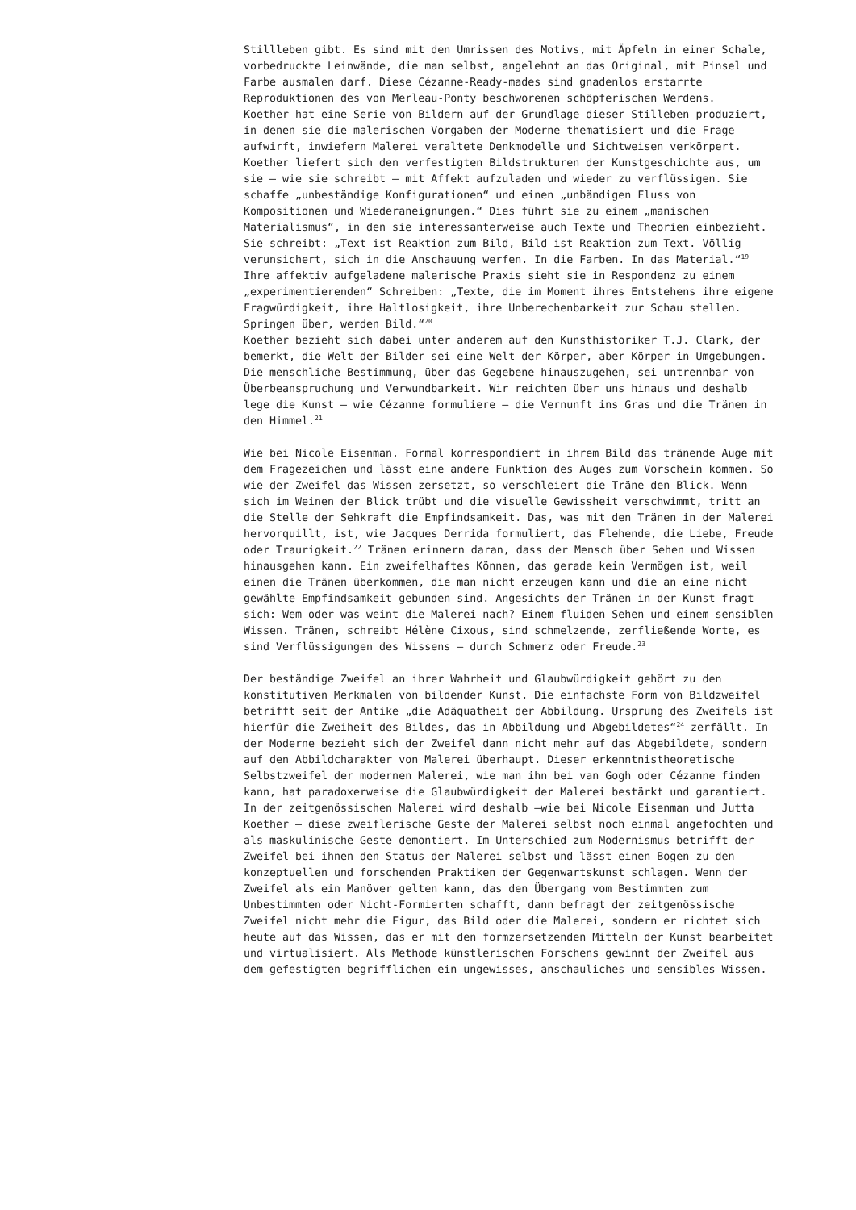Stillleben gibt. Es sind mit den Umrissen des Motivs, mit Äpfeln in einer Schale, vorbedruckte Leinwände, die man selbst, angelehnt an das Original, mit Pinsel und Farbe ausmalen darf. Diese Cézanne-Ready-mades sind gnadenlos erstarrte Reproduktionen des von Merleau-Ponty beschworenen schöpferischen Werdens.
Koether hat eine Serie von Bildern auf der Grundlage dieser Stilleben produziert, in denen sie die malerischen Vorgaben der Moderne thematisiert und die Frage aufwirft, inwiefern Malerei veraltete Denkmodelle und Sichtweisen verkörpert. Koether liefert sich den verfestigten Bildstrukturen der Kunstgeschichte aus, um sie – wie sie schreibt – mit Affekt aufzuladen und wieder zu verflüssigen. Sie schaffe „unbeständige Konfigurationen“ und einen „unbändigen Fluss von Kompositionen und Wiederaneignungen.“ Dies führt sie zu einem „manischen Materialismus“, in den sie interessanterweise auch Texte und Theorien einbezieht. Sie schreibt: „Text ist Reaktion zum Bild, Bild ist Reaktion zum Text. Völlig verunsichert, sich in die Anschauung werfen. In die Farben. In das Material.“<sup>19</sup> Ihre affektiv aufgeladene malerische Praxis sieht sie in Respondenz zu einem „experimentierenden“ Schreiben: „Texte, die im Moment ihres Entstehens ihre eigene Fragwürdigkeit, ihre Haltlosigkeit, ihre Unberechenbarkeit zur Schau stellen. Springen über, werden Bild.“<sup>20</sup>
Koether bezieht sich dabei unter anderem auf den Kunsthistoriker T.J. Clark, der bemerkt, die Welt der Bilder sei eine Welt der Körper, aber Körper in Umgebungen. Die menschliche Bestimmung, über das Gegebene hinauszugehen, sei untrennbar von Überbeanspruchung und Verwundbarkeit. Wir reichten über uns hinaus und deshalb lege die Kunst – wie Cézanne formuliere – die Vernunft ins Gras und die Tränen in den Himmel.<sup>21</sup>
Wie bei Nicole Eisenman. Formal korrespondiert in ihrem Bild das tränende Auge mit dem Fragezeichen und lässt eine andere Funktion des Auges zum Vorschein kommen. So wie der Zweifel das Wissen zersetzt, so verschleiert die Träne den Blick. Wenn sich im Weinen der Blick trübt und die visuelle Gewissheit verschwimmt, tritt an die Stelle der Sehkraft die Empfindsamkeit. Das, was mit den Tränen in der Malerei hervorquillt, ist, wie Jacques Derrida formuliert, das Flehende, die Liebe, Freude oder Traurigkeit.<sup>22</sup> Tränen erinnern daran, dass der Mensch über Sehen und Wissen hinausgehen kann. Ein zweifelhaftes Können, das gerade kein Vermögen ist, weil einen die Tränen überkommen, die man nicht erzeugen kann und die an eine nicht gewählte Empfindsamkeit gebunden sind. Angesichts der Tränen in der Kunst fragt sich: Wem oder was weint die Malerei nach? Einem fluiden Sehen und einem sensiblen Wissen. Tränen, schreibt Hélène Cixous, sind schmelzende, zerfließende Worte, es sind Verflüssigungen des Wissens – durch Schmerz oder Freude.<sup>23</sup>
Der beständige Zweifel an ihrer Wahrheit und Glaubwürdigkeit gehört zu den konstitutiven Merkmalen von bildender Kunst. Die einfachste Form von Bildzweifel betrifft seit der Antike „die Adäquatheit der Abbildung. Ursprung des Zweifels ist hierfür die Zweiheit des Bildes, das in Abbildung und Abgebildetes“<sup>24</sup> zerfällt. In der Moderne bezieht sich der Zweifel dann nicht mehr auf das Abgebildete, sondern auf den Abbildcharakter von Malerei überhaupt. Dieser erkenntnistheoretische Selbstzweifel der modernen Malerei, wie man ihn bei van Gogh oder Cézanne finden kann, hat paradoxerweise die Glaubwürdigkeit der Malerei bestärkt und garantiert. In der zeitgenössischen Malerei wird deshalb –wie bei Nicole Eisenman und Jutta Koether – diese zweiflerische Geste der Malerei selbst noch einmal angefochten und als maskulinische Geste demontiert. Im Unterschied zum Modernismus betrifft der Zweifel bei ihnen den Status der Malerei selbst und lässt einen Bogen zu den konzeptuellen und forschenden Praktiken der Gegenwartskunst schlagen. Wenn der Zweifel als ein Manöver gelten kann, das den Übergang vom Bestimmten zum Unbestimmten oder Nicht-Formierten schafft, dann befragt der zeitgenössische Zweifel nicht mehr die Figur, das Bild oder die Malerei, sondern er richtet sich heute auf das Wissen, das er mit den formzersetzenden Mitteln der Kunst bearbeitet und virtualisiert. Als Methode künstlerischen Forschens gewinnt der Zweifel aus dem gefestigten begrifflichen ein ungewisses, anschauliches und sensibles Wissen.